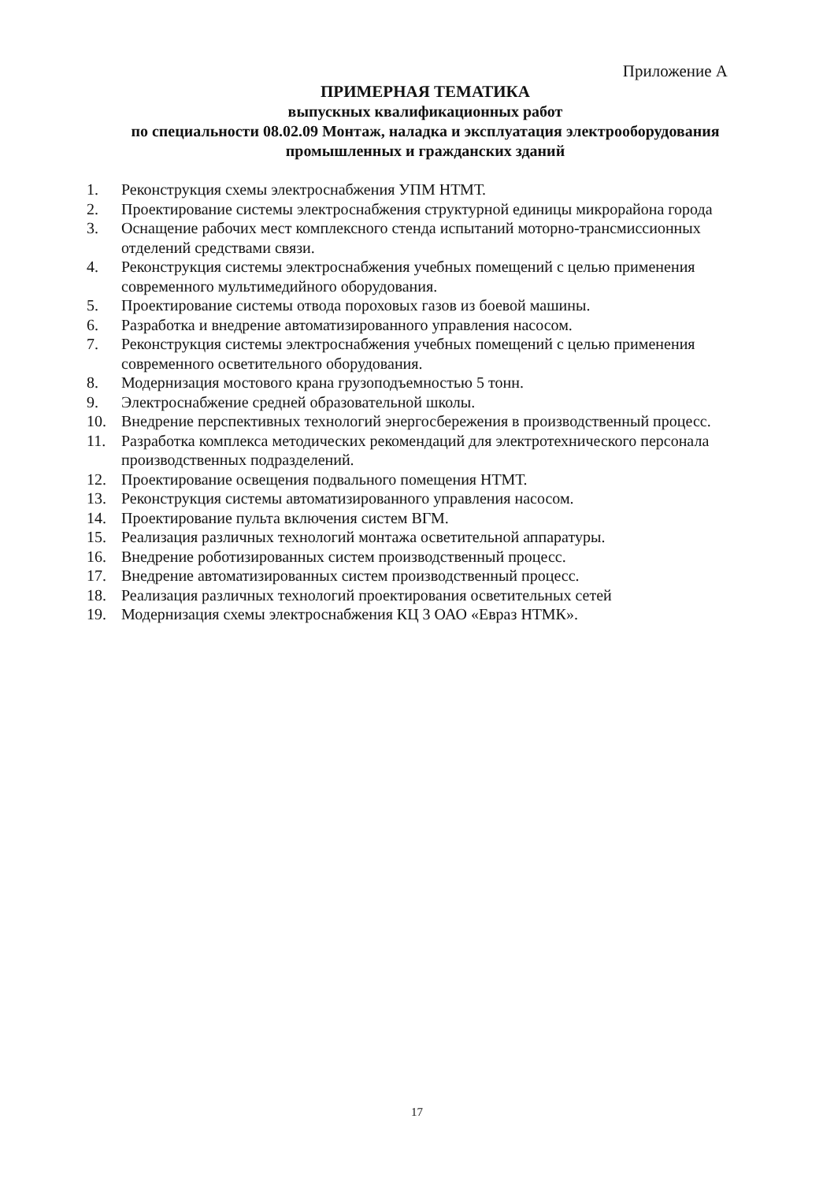Приложение А
ПРИМЕРНАЯ ТЕМАТИКА
выпускных квалификационных работ
по специальности 08.02.09 Монтаж, наладка и эксплуатация электрооборудования
промышленных и гражданских зданий
1. Реконструкция схемы электроснабжения УПМ НТМТ.
2. Проектирование системы электроснабжения структурной единицы микрорайона города
3. Оснащение рабочих мест комплексного стенда испытаний моторно-трансмиссионных отделений средствами связи.
4. Реконструкция системы электроснабжения учебных помещений с целью применения современного мультимедийного оборудования.
5. Проектирование системы отвода пороховых газов из боевой машины.
6. Разработка и внедрение автоматизированного управления насосом.
7. Реконструкция системы электроснабжения учебных помещений с целью применения современного осветительного оборудования.
8. Модернизация мостового крана грузоподъемностью 5 тонн.
9. Электроснабжение средней образовательной школы.
10. Внедрение перспективных технологий энергосбережения в производственный процесс.
11. Разработка комплекса методических рекомендаций для электротехнического персонала производственных подразделений.
12. Проектирование освещения подвального помещения НТМТ.
13. Реконструкция системы автоматизированного управления насосом.
14. Проектирование пульта включения систем ВГМ.
15. Реализация различных технологий монтажа осветительной аппаратуры.
16. Внедрение роботизированных систем производственный процесс.
17. Внедрение автоматизированных систем производственный процесс.
18. Реализация различных технологий проектирования осветительных сетей
19. Модернизация схемы электроснабжения КЦ 3 ОАО «Евраз НТМК».
17